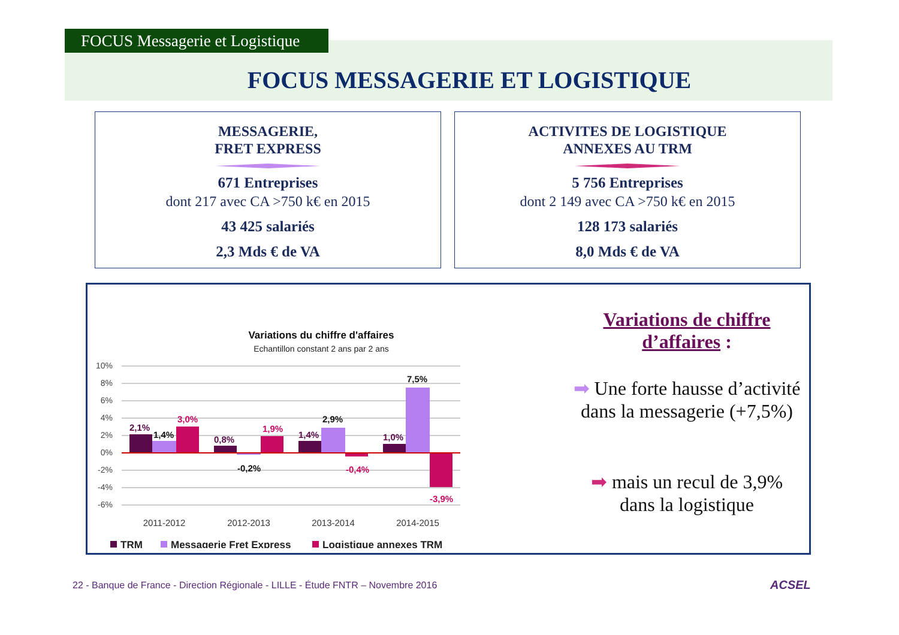FOCUS Messagerie et Logistique
FOCUS MESSAGERIE ET LOGISTIQUE
MESSAGERIE,
FRET EXPRESS
671 Entreprises
dont 217 avec CA >750 k€ en 2015
43 425 salariés
2,3 Mds € de VA
ACTIVITES DE LOGISTIQUE
ANNEXES AU TRM
5 756 Entreprises
dont 2 149 avec CA >750 k€ en 2015
128 173 salariés
8,0 Mds € de VA
Variations du chiffre d'affaires
Echantillon constant 2 ans par 2 ans
10%
8%
6%
4%
2%
0%
-2%
-4%
-6%
2,1%
1,4%
3,0%
0,8%
-0,2%
1,9%
1,4%
2,9%
-0,4%
1,0%
7,5%
-3,9%
2011-2012
2012-2013
2013-2014
2014-2015
TRM
Messagerie Fret Express
Logistique annexes TRM
Variations de chiffre d’affaires :
➡ Une forte hausse d’activité dans la messagerie (+7,5%)
➡ mais un recul de 3,9% dans la logistique
22 - Banque de France - Direction Régionale - LILLE - Étude FNTR – Novembre 2016
ACSEL